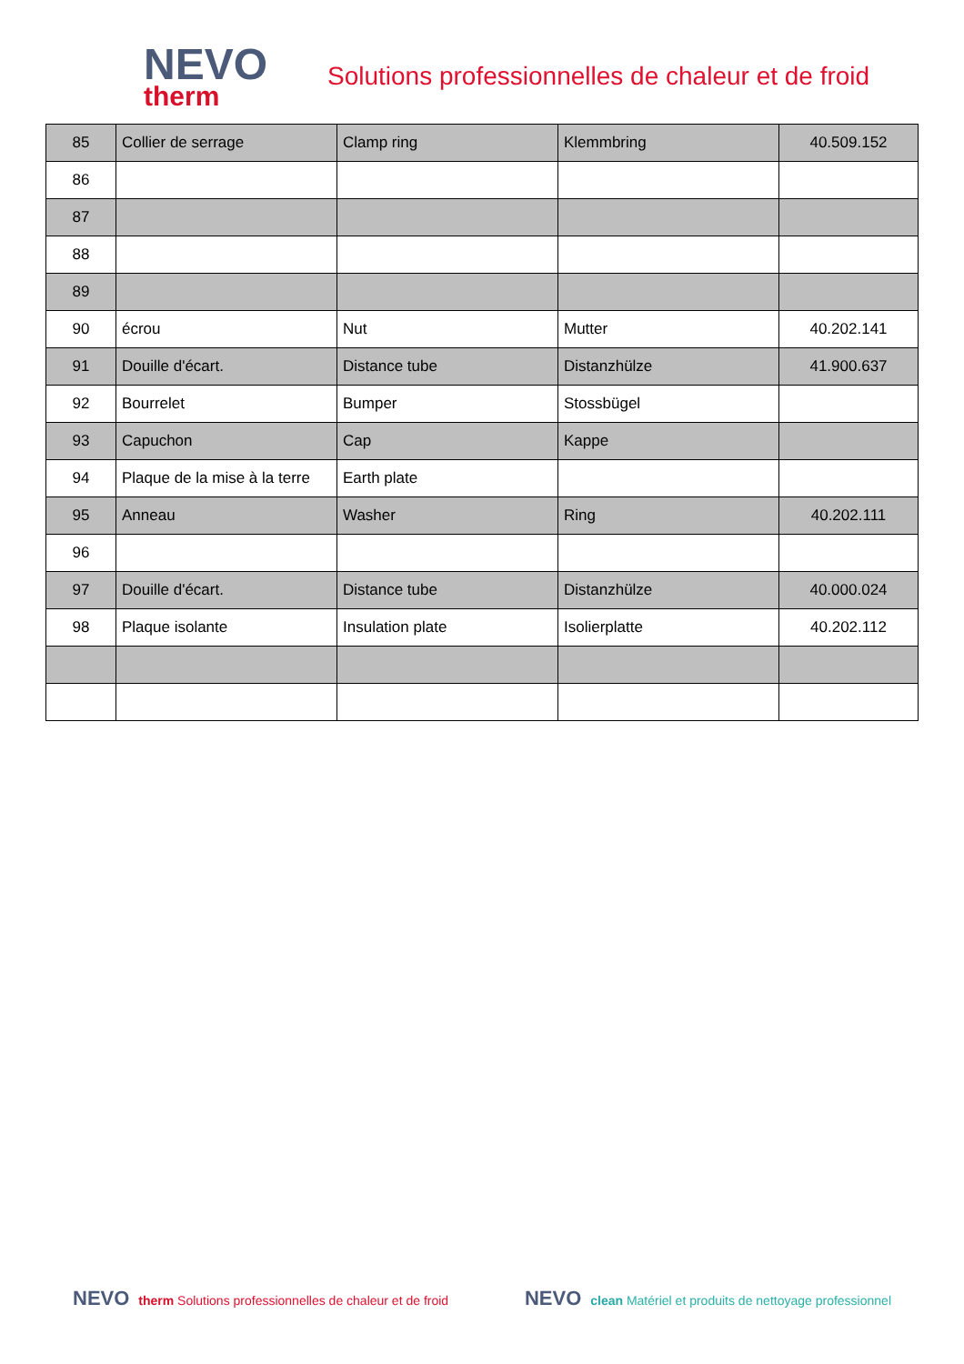NEVO
therm
Solutions professionnelles de chaleur et de froid
| 85 | Collier de serrage | Clamp ring | Klemmbring | 40.509.152 |
| 86 | | | | |
| 87 | | | | |
| 88 | | | | |
| 89 | | | | |
| 90 | écrou | Nut | Mutter | 40.202.141 |
| 91 | Douille d'écart. | Distance tube | Distanzhülze | 41.900.637 |
| 92 | Bourrelet | Bumper | Stossbügel | |
| 93 | Capuchon | Cap | Kappe | |
| 94 | Plaque de la mise à la terre | Earth plate | | |
| 95 | Anneau | Washer | Ring | 40.202.111 |
| 96 | | | | |
| 97 | Douille d'écart. | Distance tube | Distanzhülze | 40.000.024 |
| 98 | Plaque isolante | Insulation plate | Isolierplatte | 40.202.112 |
NEVO therm Solutions professionnelles de chaleur et de froid
NEVO clean Matériel et produits de nettoyage professionnel